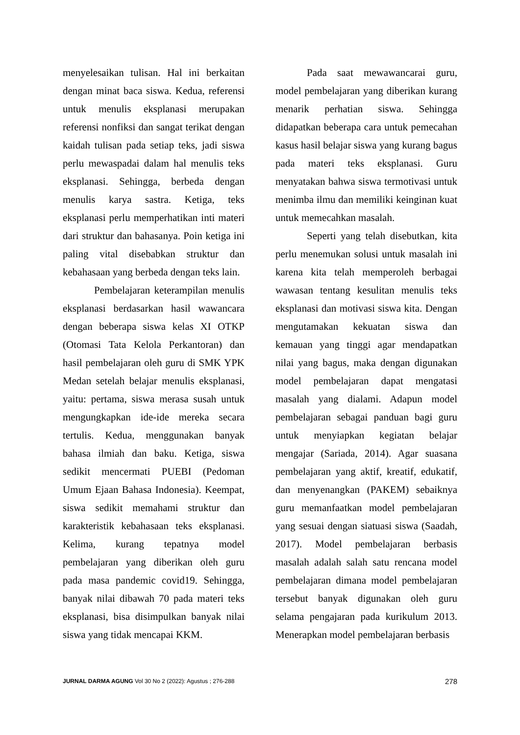menyelesaikan tulisan. Hal ini berkaitan dengan minat baca siswa. Kedua, referensi untuk menulis eksplanasi merupakan referensi nonfiksi dan sangat terikat dengan kaidah tulisan pada setiap teks, jadi siswa perlu mewaspadai dalam hal menulis teks eksplanasi. Sehingga, berbeda dengan menulis karya sastra. Ketiga, teks eksplanasi perlu memperhatikan inti materi dari struktur dan bahasanya. Poin ketiga ini paling vital disebabkan struktur dan kebahasaan yang berbeda dengan teks lain.
Pembelajaran keterampilan menulis eksplanasi berdasarkan hasil wawancara dengan beberapa siswa kelas XI OTKP (Otomasi Tata Kelola Perkantoran) dan hasil pembelajaran oleh guru di SMK YPK Medan setelah belajar menulis eksplanasi, yaitu: pertama, siswa merasa susah untuk mengungkapkan ide-ide mereka secara tertulis. Kedua, menggunakan banyak bahasa ilmiah dan baku. Ketiga, siswa sedikit mencermati PUEBI (Pedoman Umum Ejaan Bahasa Indonesia). Keempat, siswa sedikit memahami struktur dan karakteristik kebahasaan teks eksplanasi. Kelima, kurang tepatnya model pembelajaran yang diberikan oleh guru pada masa pandemic covid19. Sehingga, banyak nilai dibawah 70 pada materi teks eksplanasi, bisa disimpulkan banyak nilai siswa yang tidak mencapai KKM.
Pada saat mewawancarai guru, model pembelajaran yang diberikan kurang menarik perhatian siswa. Sehingga didapatkan beberapa cara untuk pemecahan kasus hasil belajar siswa yang kurang bagus pada materi teks eksplanasi. Guru menyatakan bahwa siswa termotivasi untuk menimba ilmu dan memiliki keinginan kuat untuk memecahkan masalah.
Seperti yang telah disebutkan, kita perlu menemukan solusi untuk masalah ini karena kita telah memperoleh berbagai wawasan tentang kesulitan menulis teks eksplanasi dan motivasi siswa kita. Dengan mengutamakan kekuatan siswa dan kemauan yang tinggi agar mendapatkan nilai yang bagus, maka dengan digunakan model pembelajaran dapat mengatasi masalah yang dialami. Adapun model pembelajaran sebagai panduan bagi guru untuk menyiapkan kegiatan belajar mengajar (Sariada, 2014). Agar suasana pembelajaran yang aktif, kreatif, edukatif, dan menyenangkan (PAKEM) sebaiknya guru memanfaatkan model pembelajaran yang sesuai dengan siatuasi siswa (Saadah, 2017). Model pembelajaran berbasis masalah adalah salah satu rencana model pembelajaran dimana model pembelajaran tersebut banyak digunakan oleh guru selama pengajaran pada kurikulum 2013. Menerapkan model pembelajaran berbasis
JURNAL DARMA AGUNG Vol 30 No 2 (2022): Agustus ; 276-288 278